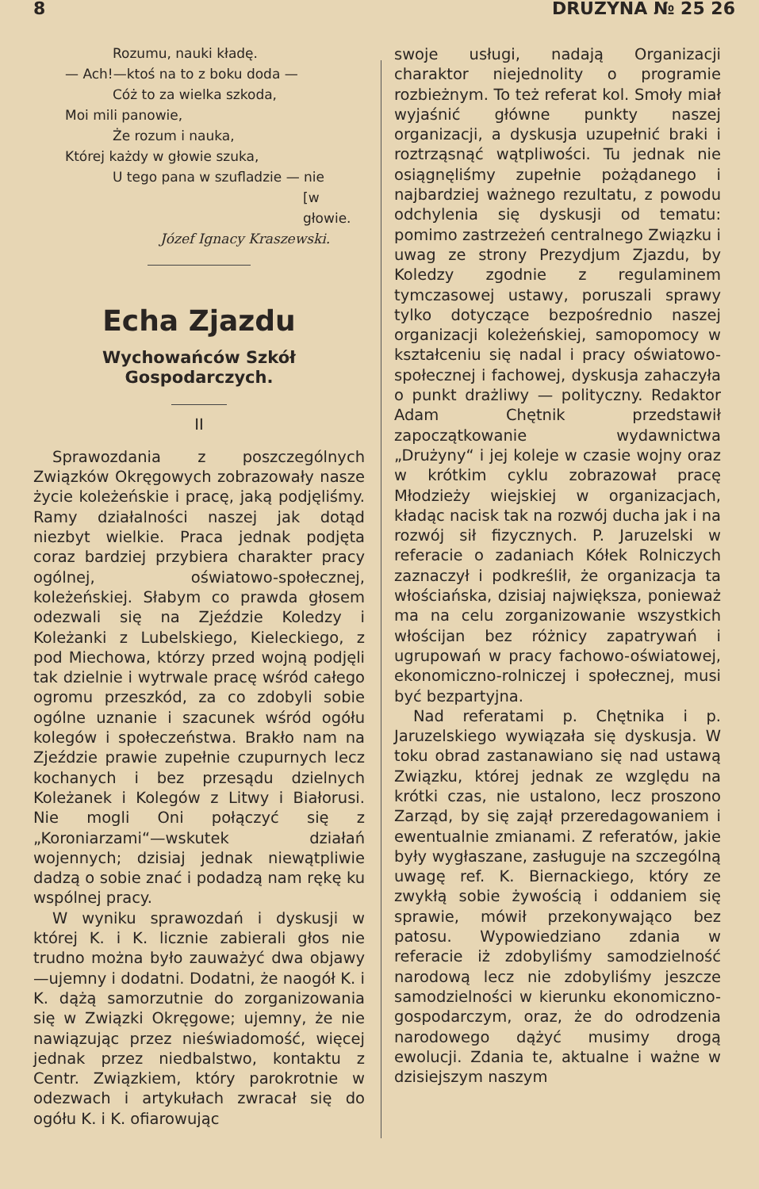8 DRUZYNA № 25 26
Rozumu, nauki kładę.
— Ach!—ktoś na to z boku doda —
Cóż to za wielka szkoda,
Moi mili panowie,
Że rozum i nauka,
Której każdy w głowie szuka,
U tego pana w szufladzie — nie
[w głowie.
Józef Ignacy Kraszewski.
Echa Zjazdu
Wychowańców Szkół Gospodarczych.
II
Sprawozdania z poszczególnych Związków Okręgowych zobrazowały nasze życie koleżeńskie i pracę, jaką podjęliśmy. Ramy działalności naszej jak dotąd niezbyt wielkie. Praca jednak podjęta coraz bardziej przybiera charakter pracy ogólnej, oświatowo-społecznej, koleżeńskiej. Słabym co prawda głosem odezwali się na Zjeździe Koledzy i Koleżanki z Lubelskiego, Kieleckiego, z pod Miechowa, którzy przed wojną podjęli tak dzielnie i wytrwale pracę wśród całego ogromu przeszkód, za co zdobyli sobie ogólne uznanie i szacunek wśród ogółu kolegów i społeczeństwa. Brakło nam na Zjeździe prawie zupełnie czupurnych lecz kochanych i bez przesądu dzielnych Koleżanek i Kolegów z Litwy i Białorusi. Nie mogli Oni połączyć się z „Koroniarzami“—wskutek działań wojennych; dzisiaj jednak niewątpliwie dadzą o sobie znać i podadzą nam rękę ku wspólnej pracy.
W wyniku sprawozdań i dyskusji w której K. i K. licznie zabierali głos nie trudno można było zauważyć dwa objawy—ujemny i dodatni. Dodatni, że naogół K. i K. dążą samorzutnie do zorganizowania się w Związki Okręgowe; ujemny, że nie nawiązując przez nieświadomość, więcej jednak przez niedbalstwo, kontaktu z Centr. Związkiem, który parokrotnie w odezwach i artykułach zwracał się do ogółu K. i K. ofiarowując
swoje usługi, nadają Organizacji charaktor niejednolity o programie rozbieżnym. To też referat kol. Smoły miał wyjaśnić główne punkty naszej organizacji, a dyskusja uzupełnić braki i roztrząsnąć wątpliwości. Tu jednak nie osiągnęliśmy zupełnie pożądanego i najbardziej ważnego rezultatu, z powodu odchylenia się dyskusji od tematu: pomimo zastrzeżeń centralnego Związku i uwag ze strony Prezydjum Zjazdu, by Koledzy zgodnie z regulaminem tymczasowej ustawy, poruszali sprawy tylko dotyczące bezpośrednio naszej organizacji koleżeńskiej, samopomocy w kształceniu się nadal i pracy oświatowo-społecznej i fachowej, dyskusja zahaczyła o punkt drażliwy — polityczny. Redaktor Adam Chętnik przedstawił zapoczątkowanie wydawnictwa „Drużyny“ i jej koleje w czasie wojny oraz w krótkim cyklu zobrazował pracę Młodzieży wiejskiej w organizacjach, kładąc nacisk tak na rozwój ducha jak i na rozwój sił fizycznych. P. Jaruzelski w referacie o zadaniach Kółek Rolniczych zaznaczył i podkreślił, że organizacja ta włościańska, dzisiaj największa, ponieważ ma na celu zorganizowanie wszystkich włościjan bez różnicy zapatrywań i ugrupowań w pracy fachowo-oświatowej, ekonomiczno-rolniczej i społecznej, musi być bezpartyjna.
Nad referatami p. Chętnika i p. Jaruzelskiego wywiązała się dyskusja. W toku obrad zastanawiano się nad ustawą Związku, której jednak ze względu na krótki czas, nie ustalono, lecz proszono Zarząd, by się zajął przeredagowaniem i ewentualnie zmianami. Z referatów, jakie były wygłaszane, zasługuje na szczególną uwagę ref. K. Biernackiego, który ze zwykłą sobie żywością i oddaniem się sprawie, mówił przekonywająco bez patosu. Wypowiedziano zdania w referacie iż zdobyliśmy samodzielność narodową lecz nie zdobyliśmy jeszcze samodzielności w kierunku ekonomiczno-gospodarczym, oraz, że do odrodzenia narodowego dążyć musimy drogą ewolucji. Zdania te, aktualne i ważne w dzisiejszym naszym